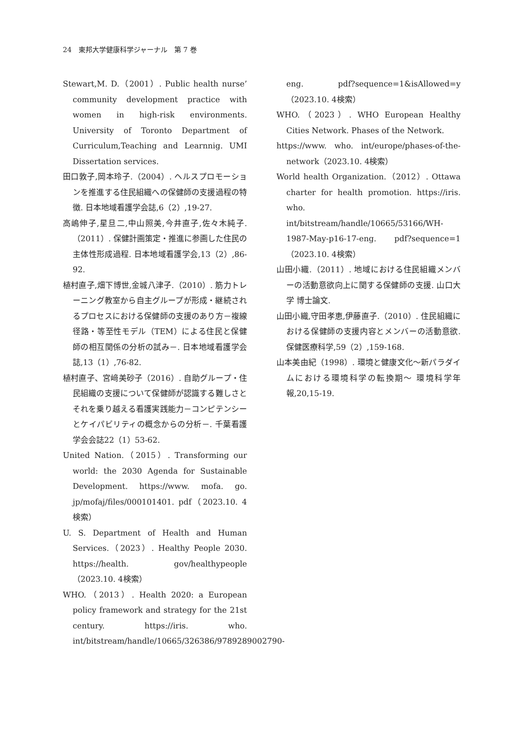24　東邦大学健康科学ジャーナル　第 7 巻
Stewart,M. D.（2001）. Public health nurse’ community development practice with women in high-risk environments. University of Toronto Department of Curriculum,Teaching and Learnnig. UMI Dissertation services.
田口敦子,岡本玲子.（2004）. ヘルスプロモーションを推進する住民組織への保健師の支援過程の特徴. 日本地域看護学会誌,6（2）,19-27.
高嶋伸子,星旦二,中山照美,今井直子,佐々木純子.（2011）. 保健計画策定・推進に参画した住民の主体性形成過程. 日本地域看護学会,13（2）,86-92.
植村直子,畑下博世,金城八津子.（2010）. 筋力トレーニング教室から自主グループが形成・継続されるプロセスにおける保健師の支援のあり方－複線径路・等至性モデル（TEM）による住民と保健師の相互関係の分析の試み－. 日本地域看護学会誌,13（1）,76-82.
植村直子、宮﨑美砂子（2016）. 自助グループ・住民組織の支援について保健師が認識する難しさとそれを乗り越える看護実践能力－コンピテンシーとケイパビリティの概念からの分析－. 千葉看護学会会誌22（1）53-62.
United Nation.（2015）. Transforming our world: the 2030 Agenda for Sustainable Development. https://www. mofa. go. jp/mofaj/files/000101401. pdf（2023.10. 4検索）
U. S. Department of Health and Human Services.（2023）. Healthy People 2030. https://health. gov/healthypeople（2023.10. 4検索）
WHO.（2013）. Health 2020: a European policy framework and strategy for the 21st century. https://iris. who. int/bitstream/handle/10665/326386/9789289002790-
eng. pdf?sequence=1&isAllowed=y（2023.10. 4検索）
WHO.（2023）. WHO European Healthy Cities Network. Phases of the Network.
https://www. who. int/europe/phases-of-the-network（2023.10. 4検索）
World health Organization.（2012）. Ottawa charter for health promotion. https://iris. who. int/bitstream/handle/10665/53166/WH-1987-May-p16-17-eng. pdf?sequence=1（2023.10. 4検索）
山田小織.（2011）. 地域における住民組織メンバーの活動意欲向上に関する保健師の支援. 山口大学 博士論文.
山田小織,守田孝恵,伊藤直子.（2010）. 住民組織における保健師の支援内容とメンバーの活動意欲. 保健医療科学,59（2）,159-168.
山本美由紀（1998）. 環境と健康文化～新パラダイムにおける環境科学の転換期～ 環境科学年報,20,15-19.